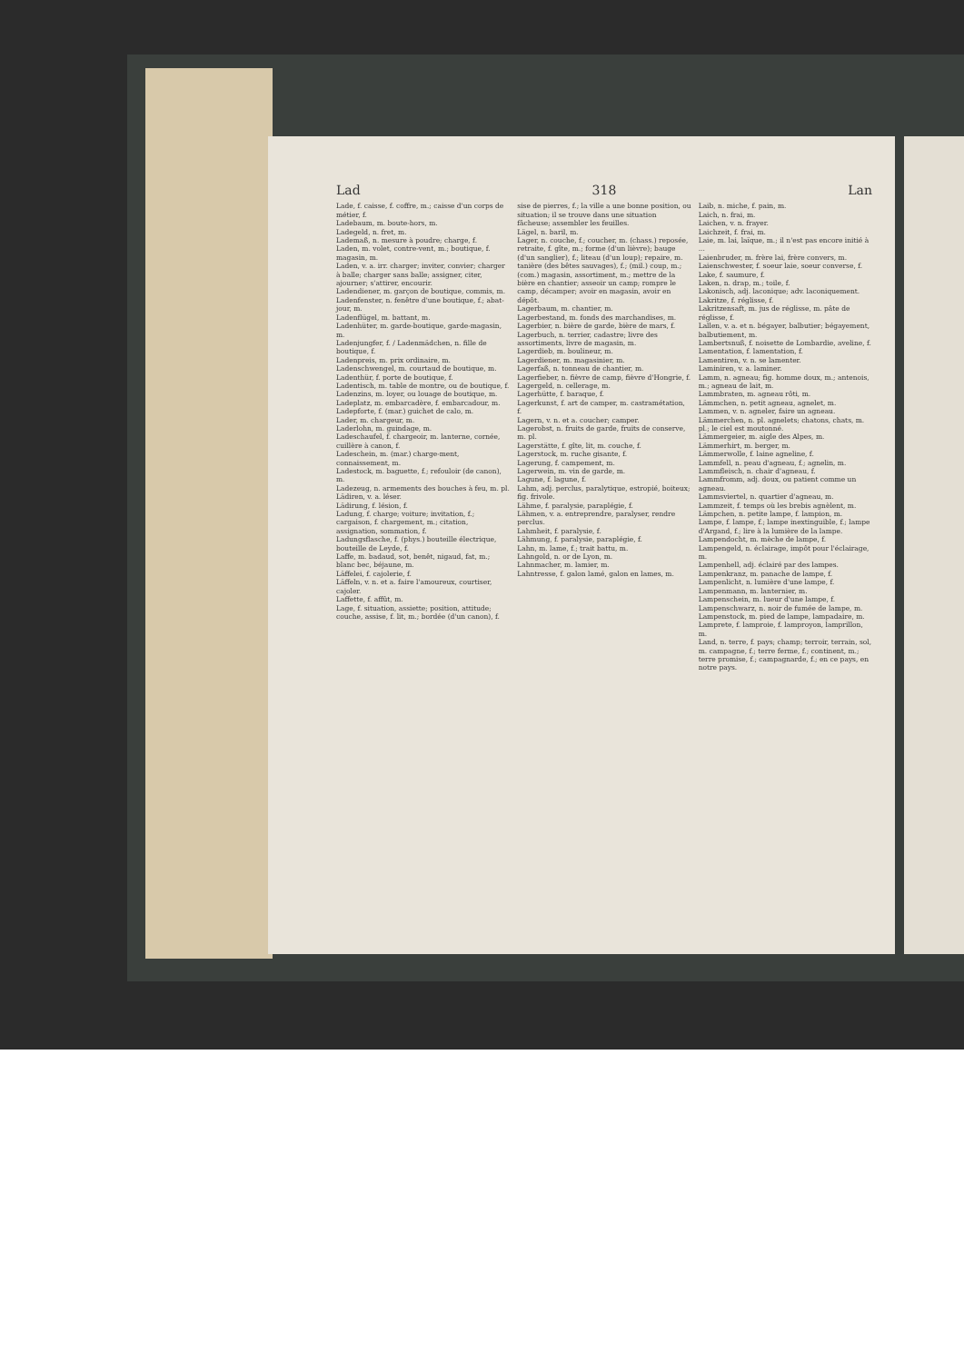Lad 318 Lan
Lade, f. caisse, f. coffre, m.; caisse d'un corps de métier, f.
Ladebaum, m. boute-hors, m.
Ladegeld, n. fret, m.
Lademaß, n. mesure à poudre; charge, f.
Laden, m. volet, contre-vent, m.; boutique, f. magasin, m.
Laden, v. a. irr. charger; inviter, convier; charger à balle; charger sans balle; assigner, citer, ajourner; s'attirer, encourir.
Ladendiener, m. garçon de boutique, commis, m.
Ladenfenster, n. fenêtre d'une boutique, f.; abat-jour, m.
Ladenflügel, m. battant, m.
Ladenhüter, m. garde-boutique, garde-magasin, m.
Ladenjungfer, f. / Ladenmädchen, n. fille de boutique, f.
Ladenpreis, m. prix ordinaire, m.
Ladenschwengel, m. courtaud de boutique, m.
Ladenthür, f. porte de boutique, f.
Ladentisch, m. table de montre, ou de boutique, f.
Ladenzins, m. loyer, ou louage de boutique, m.
Ladeplatz, m. embarcadère, f. embarcadour, m.
Ladepforte, f. (mar.) guichet de calo, m.
Lader, m. chargeur, m.
Laderlohn, m. guindage, m.
Ladeschaufel, f. chargeoir, m. lanterne, cornée, cuillère à canon, f.
Ladeschein, m. (mar.) charge-ment, connaissement, m.
Ladestock, m. baguette, f.; refouloir (de canon), m.
Ladezeug, n. armements des bouches à feu, m. pl.
Lädiren, v. a. léser.
Lädirung, f. lésion, f.
Ladung, f. charge; voiture; invitation, f.; cargaison, f. chargement, m.; citation, assignation, sommation, f.
Ladungsflasche, f. (phys.) bouteille électrique, bouteille de Leyde, f.
Laffe, m. badaud, sot, benêt, nigaud, fat, m.; blanc bec, béjaune, m.
Läffelei, f. cajolerie, f.
Läffeln, v. n. et a. faire l'amoureux, courtiser, cajoler.
Laffette, f. affût, m.
Lage, f. situation, assiette; position, attitude; couche, assise, f. lit, m.; bordée (d'un canon), f.
sise de pierres, f.; la ville a une bonne position, ou situation; il se trouve dans une situation fâcheuse; assembler les feuilles.
Lägel, n. baril, m.
Lager, n. couche, f.; coucher, m. (chass.) reposée, retraite, f. gîte, m.; forme (d'un lièvre); bauge (d'un sanglier), f.; liteau (d'un loup); repaire, m. tanière (des bêtes sauvages), f.; (mil.) coup, m.; (com.) magasin, assortiment, m.; mettre de la bière en chantier; asseoir un camp; rompre le camp, décamper; avoir en magasin, avoir en dépôt.
Lagerbaum, m. chantier, m.
Lagerbestand, m. fonds des marchandises, m.
Lagerbier, n. bière de garde, bière de mars, f.
Lagerbuch, n. terrier, cadastre; livre des assortiments, livre de magasin, m.
Lagerdieb, m. boulineur, m.
Lagerdiener, m. magasinier, m.
Lagerfaß, n. tonneau de chantier, m.
Lagerfieber, n. fièvre de camp, fièvre d'Hongrie, f.
Lagergeld, n. cellerage, m.
Lagerhütte, f. baraque, f.
Lagerkunst, f. art de camper, m. castramétation, f.
Lagern, v. n. et a. coucher; camper.
Lagerobst, n. fruits de garde, fruits de conserve, m. pl.
Lagerstätte, f. gîte, lit, m. couche, f.
Lagerstock, m. ruche gisante, f.
Lagerung, f. campement, m.
Lagerwein, m. vin de garde, m.
Lagune, f. lagune, f.
Lahm, adj. perclus, paralytique, estropié, boiteux; fig. frivole.
Lähme, f. paralysie, paraplégie, f.
Lähmen, v. a. entreprendre, paralyser, rendre perclus.
Lahmheit, f. paralysie, f.
Lähmung, f. paralysie, paraplégie, f.
Lahn, m. lame, f.; trait battu, m.
Lahngold, n. or de Lyon, m.
Lahnmacher, m. lamier, m.
Lahntresse, f. galon lamé, galon en lames, m.
Laib, n. miche, f. pain, m.
Laich, n. frai, m.
Laichen, v. n. frayer.
Laichzeit, f. frai, m.
Laie, m. lai, laïque, m.; il n'est pas encore initié à ...
Laienbruder, m. frère lai, frère convers, m.
Laienschwester, f. soeur laie, soeur converse, f.
Lake, f. saumure, f.
Laken, n. drap, m.; toile, f.
Lakonisch, adj. laconique; adv. laconiquement.
Lakritze, f. réglisse, f.
Lakritzensaft, m. jus de réglisse, m. pâte de réglisse, f.
Lallen, v. a. et n. bégayer, balbutier; bégayement, balbutiement, m.
Lambertsnuß, f. noisette de Lombardie, aveline, f.
Lamentation, f. lamentation, f.
Lamentiren, v. n. se lamenter.
Laminiren, v. a. laminer.
Lamm, n. agneau; fig. homme doux, m.; antenois, m.; agneau de lait, m.
Lammbraten, m. agneau rôti, m.
Lämmchen, n. petit agneau, agnelet, m.
Lammen, v. n. agneler, faire un agneau.
Lämmerchen, n. pl. agnelets; chatons, chats, m. pl.; le ciel est moutonné.
Lämmergeier, m. aigle des Alpes, m.
Lämmerhirt, m. berger, m.
Lämmerwolle, f. laine agneline, f.
Lammfell, n. peau d'agneau, f.; agnelin, m.
Lammfleisch, n. chair d'agneau, f.
Lammfromm, adj. doux, ou patient comme un agneau.
Lammsviertel, n. quartier d'agneau, m.
Lammzeit, f. temps où les brebis agnèlent, m.
Lämpchen, n. petite lampe, f. lampion, m.
Lampe, f. lampe, f.; lampe inextinguible, f.; lampe d'Argand, f.; lire à la lumière de la lampe.
Lampendocht, m. mèche de lampe, f.
Lampengeld, n. éclairage, impôt pour l'éclairage, m.
Lampenhell, adj. éclairé par des lampes.
Lampenkranz, m. panache de lampe, f.
Lampenlicht, n. lumière d'une lampe, f.
Lampenmann, m. lanternier, m.
Lampenschein, m. lueur d'une lampe, f.
Lampenschwarz, n. noir de fumée de lampe, m.
Lampenstock, m. pied de lampe, lampadaire, m.
Lamprete, f. lamproie, f. lamproyon, lamprillon, m.
Land, n. terre, f. pays; champ; terroir, terrain, sol, m. campagne, f.; terre ferme, f.; continent, m.; terre promise, f.; campagnarde, f.; en ce pays, en notre pays.